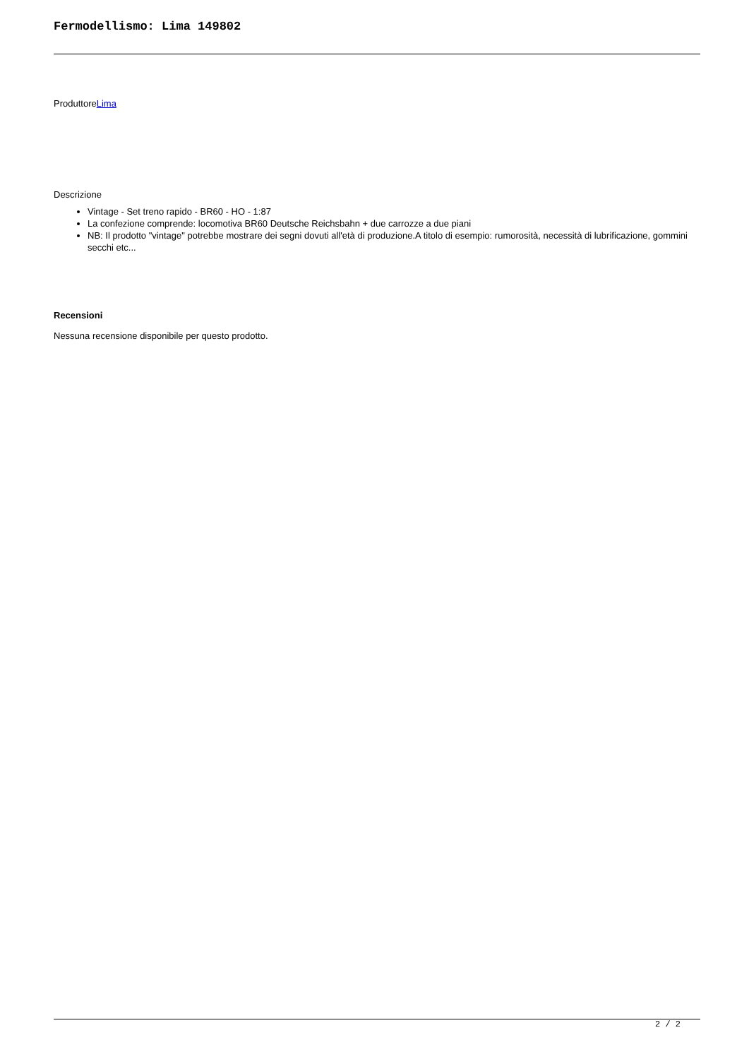Fermodellismo: Lima 149802
ProduttoreLima
Descrizione
Vintage - Set treno rapido - BR60 - HO - 1:87
La confezione comprende: locomotiva BR60 Deutsche Reichsbahn + due carrozze a due piani
NB: Il prodotto "vintage" potrebbe mostrare dei segni dovuti all'età di produzione.A titolo di esempio: rumorosità, necessità di lubrificazione, gommini secchi etc...
Recensioni
Nessuna recensione disponibile per questo prodotto.
2 / 2